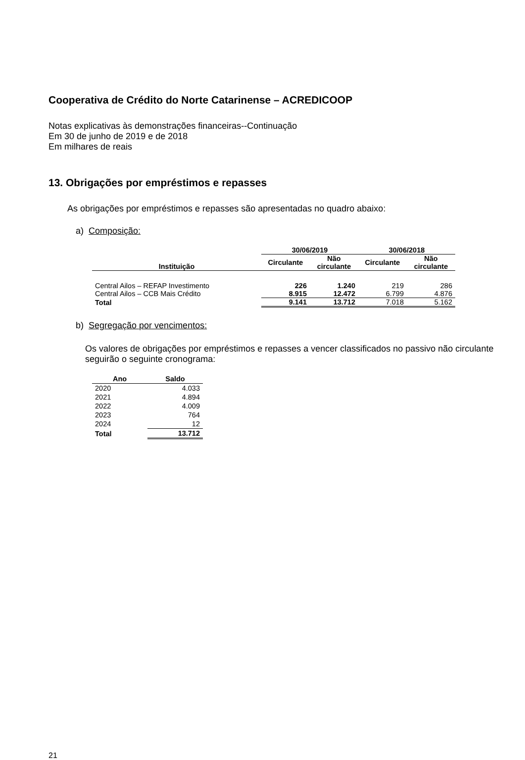Cooperativa de Crédito do Norte Catarinense – ACREDICOOP
Notas explicativas às demonstrações financeiras--Continuação
Em 30 de junho de 2019 e de 2018
Em milhares de reais
13. Obrigações por empréstimos e repasses
As obrigações por empréstimos e repasses são apresentadas no quadro abaixo:
a) Composição:
| | 30/06/2019 | | 30/06/2018 | |
| --- | --- | --- | --- | --- |
| Instituição | Circulante | Não circulante | Circulante | Não circulante |
| Central Ailos – REFAP Investimento | 226 | 1.240 | 219 | 286 |
| Central Ailos – CCB Mais Crédito | 8.915 | 12.472 | 6.799 | 4.876 |
| Total | 9.141 | 13.712 | 7.018 | 5.162 |
b) Segregação por vencimentos:
Os valores de obrigações por empréstimos e repasses a vencer classificados no passivo não circulante seguirão o seguinte cronograma:
| Ano | Saldo |
| --- | --- |
| 2020 | 4.033 |
| 2021 | 4.894 |
| 2022 | 4.009 |
| 2023 | 764 |
| 2024 | 12 |
| Total | 13.712 |
21